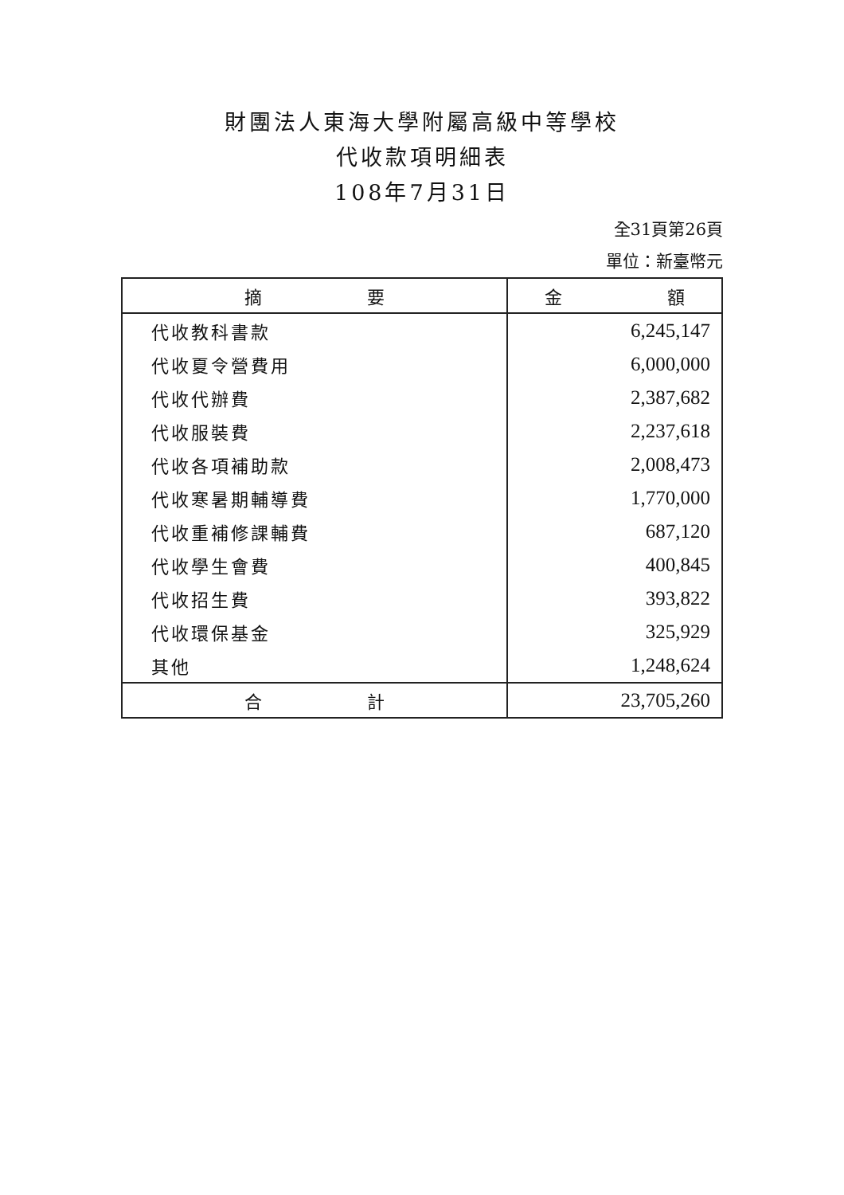財團法人東海大學附屬高級中等學校
代收款項明細表
108年7月31日
全31頁第26頁
單位：新臺幣元
| 摘 要 | 金 額 |
| --- | --- |
| 代收教科書款 | 6,245,147 |
| 代收夏令營費用 | 6,000,000 |
| 代收代辦費 | 2,387,682 |
| 代收服裝費 | 2,237,618 |
| 代收各項補助款 | 2,008,473 |
| 代收寒暑期輔導費 | 1,770,000 |
| 代收重補修課輔費 | 687,120 |
| 代收學生會費 | 400,845 |
| 代收招生費 | 393,822 |
| 代收環保基金 | 325,929 |
| 其他 | 1,248,624 |
| 合 計 | 23,705,260 |